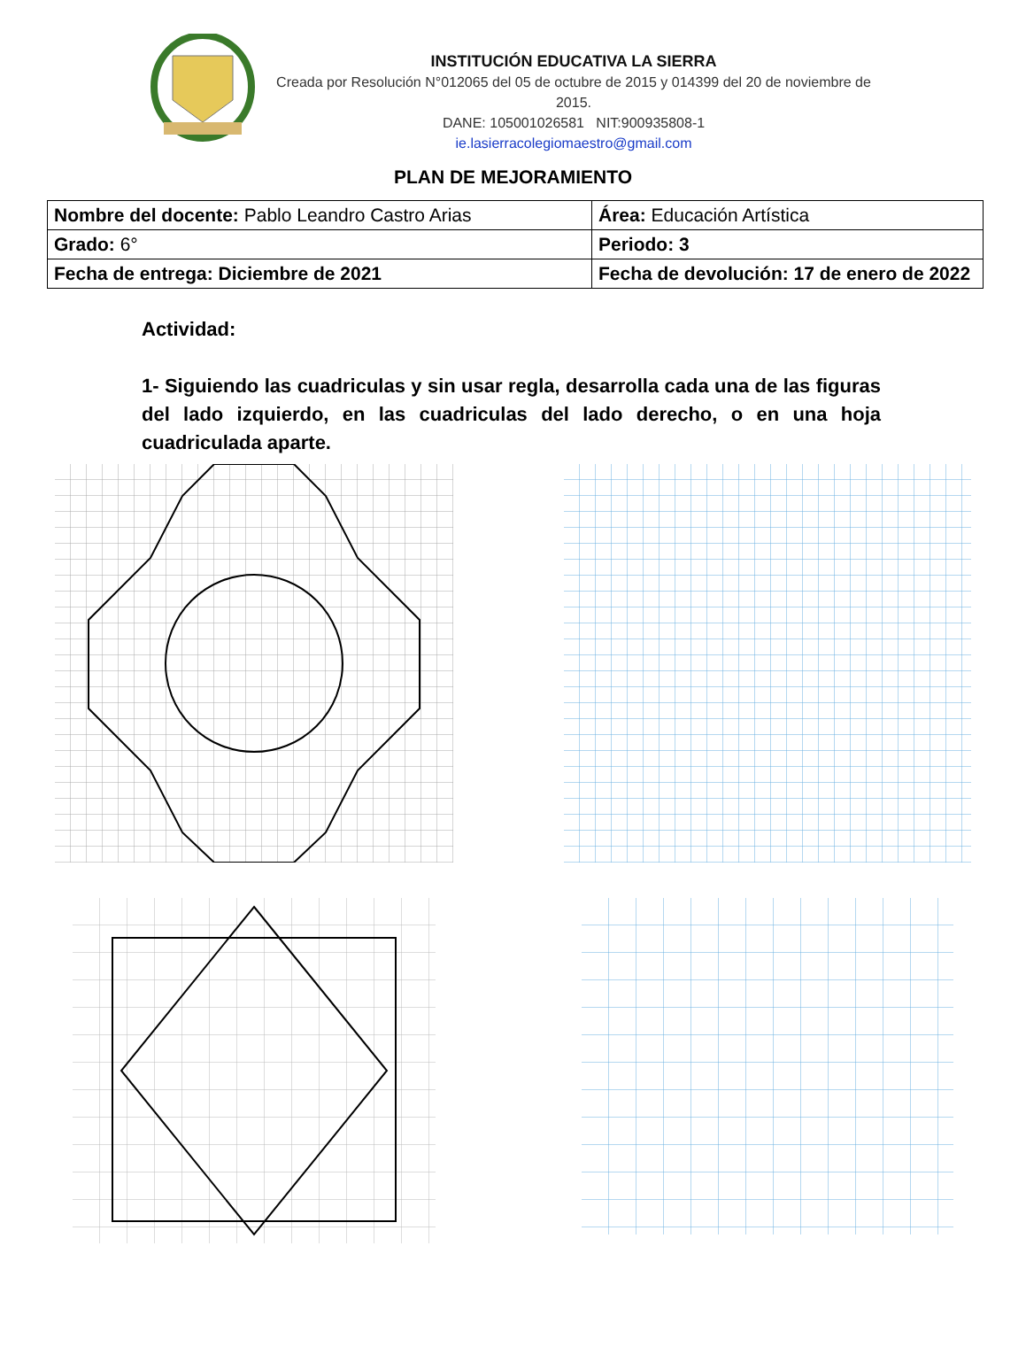INSTITUCIÓN EDUCATIVA LA SIERRA
Creada por Resolución N°012065 del 05 de octubre de 2015 y 014399 del 20 de noviembre de 2015.
DANE: 105001026581 NIT:900935808-1
ie.lasierracolegiomaestro@gmail.com
PLAN DE MEJORAMIENTO
| Nombre del docente: Pablo Leandro Castro Arias | Área: Educación Artística |
| Grado: 6° | Periodo: 3 |
| Fecha de entrega: Diciembre de 2021 | Fecha de devolución: 17 de enero de 2022 |
Actividad:
1- Siguiendo las cuadriculas y sin usar regla, desarrolla cada una de las figuras del lado izquierdo, en las cuadriculas del lado derecho, o en una hoja cuadriculada aparte.